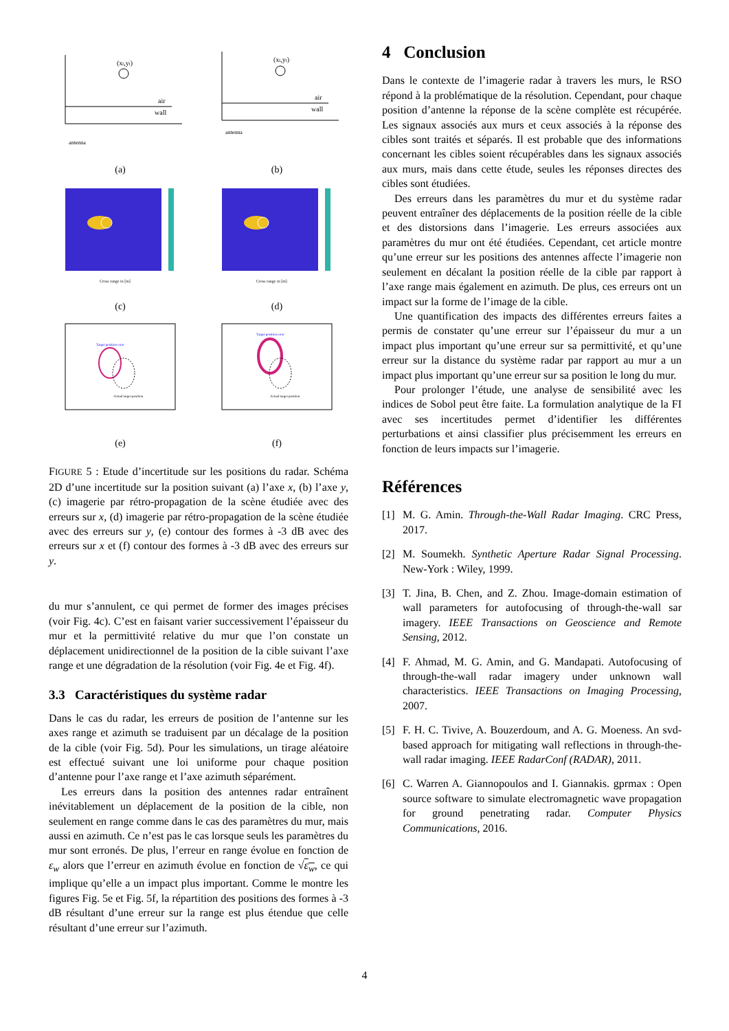(xt,yt)
air
wall
antenna
(a)
(xt,yt)
air
wall
antenna
(b)
Cross range in [m]
(c)
Cross range in [m]
(d)
Target position error
Actual target position
(e)
Target position error
Actual target position
(f)
FIGURE 5 : Etude d’incertitude sur les positions du radar. Schéma 2D d’une incertitude sur la position suivant (a) l’axe x, (b) l’axe y, (c) imagerie par rétro-propagation de la scène étudiée avec des erreurs sur x, (d) imagerie par rétro-propagation de la scène étudiée avec des erreurs sur y, (e) contour des formes à -3 dB avec des erreurs sur x et (f) contour des formes à -3 dB avec des erreurs sur y.
du mur s’annulent, ce qui permet de former des images précises (voir Fig. 4c). C’est en faisant varier successivement l’épaisseur du mur et la permittivité relative du mur que l’on constate un déplacement unidirectionnel de la position de la cible suivant l’axe range et une dégradation de la résolution (voir Fig. 4e et Fig. 4f).
3.3 Caractéristiques du système radar
Dans le cas du radar, les erreurs de position de l’antenne sur les axes range et azimuth se traduisent par un décalage de la position de la cible (voir Fig. 5d). Pour les simulations, un tirage aléatoire est effectué suivant une loi uniforme pour chaque position d’antenne pour l’axe range et l’axe azimuth séparément.
Les erreurs dans la position des antennes radar entraînent inévitablement un déplacement de la position de la cible, non seulement en range comme dans le cas des paramètres du mur, mais aussi en azimuth. Ce n’est pas le cas lorsque seuls les paramètres du mur sont erronés. De plus, l’erreur en range évolue en fonction de ε<sub>w</sub> alors que l’erreur en azimuth évolue en fonction de √ε<sub>w</sub>, ce qui implique qu’elle a un impact plus important. Comme le montre les figures Fig. 5e et Fig. 5f, la répartition des positions des formes à -3 dB résultant d’une erreur sur la range est plus étendue que celle résultant d’une erreur sur l’azimuth.
4 Conclusion
Dans le contexte de l’imagerie radar à travers les murs, le RSO répond à la problématique de la résolution. Cependant, pour chaque position d’antenne la réponse de la scène complète est récupérée. Les signaux associés aux murs et ceux associés à la réponse des cibles sont traités et séparés. Il est probable que des informations concernant les cibles soient récupérables dans les signaux associés aux murs, mais dans cette étude, seules les réponses directes des cibles sont étudiées.
Des erreurs dans les paramètres du mur et du système radar peuvent entraîner des déplacements de la position réelle de la cible et des distorsions dans l’imagerie. Les erreurs associées aux paramètres du mur ont été étudiées. Cependant, cet article montre qu’une erreur sur les positions des antennes affecte l’imagerie non seulement en décalant la position réelle de la cible par rapport à l’axe range mais également en azimuth. De plus, ces erreurs ont un impact sur la forme de l’image de la cible.
Une quantification des impacts des différentes erreurs faites a permis de constater qu’une erreur sur l’épaisseur du mur a un impact plus important qu’une erreur sur sa permittivité, et qu’une erreur sur la distance du système radar par rapport au mur a un impact plus important qu’une erreur sur sa position le long du mur.
Pour prolonger l’étude, une analyse de sensibilité avec les indices de Sobol peut être faite. La formulation analytique de la FI avec ses incertitudes permet d’identifier les différentes perturbations et ainsi classifier plus précisemment les erreurs en fonction de leurs impacts sur l’imagerie.
Références
[1] M. G. Amin. Through-the-Wall Radar Imaging. CRC Press, 2017.
[2] M. Soumekh. Synthetic Aperture Radar Signal Processing. New-York : Wiley, 1999.
[3] T. Jina, B. Chen, and Z. Zhou. Image-domain estimation of wall parameters for autofocusing of through-the-wall sar imagery. IEEE Transactions on Geoscience and Remote Sensing, 2012.
[4] F. Ahmad, M. G. Amin, and G. Mandapati. Autofocusing of through-the-wall radar imagery under unknown wall characteristics. IEEE Transactions on Imaging Processing, 2007.
[5] F. H. C. Tivive, A. Bouzerdoum, and A. G. Moeness. An svd-based approach for mitigating wall reflections in through-the-wall radar imaging. IEEE RadarConf (RADAR), 2011.
[6] C. Warren A. Giannopoulos and I. Giannakis. gprmax : Open source software to simulate electromagnetic wave propagation for ground penetrating radar. Computer Physics Communications, 2016.
4